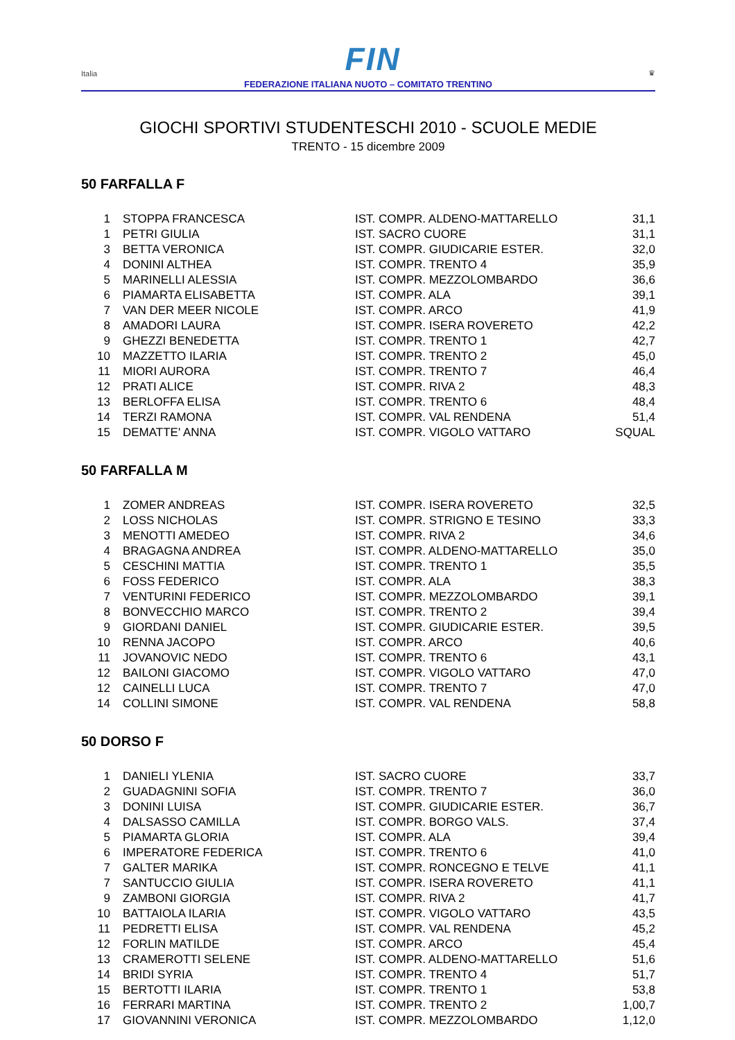Italia FIN ♛
FEDERAZIONE ITALIANA NUOTO – COMITATO TRENTINO
GIOCHI SPORTIVI STUDENTESCHI 2010 - SCUOLE MEDIE
TRENTO - 15 dicembre 2009
50 FARFALLA F
| 1 | STOPPA FRANCESCA | IST. COMPR. ALDENO-MATTARELLO | 31,1 |
| 1 | PETRI GIULIA | IST. SACRO CUORE | 31,1 |
| 3 | BETTA VERONICA | IST. COMPR. GIUDICARIE ESTER. | 32,0 |
| 4 | DONINI ALTHEA | IST. COMPR. TRENTO 4 | 35,9 |
| 5 | MARINELLI ALESSIA | IST. COMPR. MEZZOLOMBARDO | 36,6 |
| 6 | PIAMARTA ELISABETTA | IST. COMPR. ALA | 39,1 |
| 7 | VAN DER MEER NICOLE | IST. COMPR. ARCO | 41,9 |
| 8 | AMADORI LAURA | IST. COMPR. ISERA ROVERETO | 42,2 |
| 9 | GHEZZI BENEDETTA | IST. COMPR. TRENTO 1 | 42,7 |
| 10 | MAZZETTO ILARIA | IST. COMPR. TRENTO 2 | 45,0 |
| 11 | MIORI AURORA | IST. COMPR. TRENTO 7 | 46,4 |
| 12 | PRATI ALICE | IST. COMPR. RIVA 2 | 48,3 |
| 13 | BERLOFFA ELISA | IST. COMPR. TRENTO 6 | 48,4 |
| 14 | TERZI RAMONA | IST. COMPR. VAL RENDENA | 51,4 |
| 15 | DEMATTE' ANNA | IST. COMPR. VIGOLO VATTARO | SQUAL |
50 FARFALLA M
| 1 | ZOMER ANDREAS | IST. COMPR. ISERA ROVERETO | 32,5 |
| 2 | LOSS NICHOLAS | IST. COMPR. STRIGNO E TESINO | 33,3 |
| 3 | MENOTTI AMEDEO | IST. COMPR. RIVA 2 | 34,6 |
| 4 | BRAGAGNA ANDREA | IST. COMPR. ALDENO-MATTARELLO | 35,0 |
| 5 | CESCHINI MATTIA | IST. COMPR. TRENTO 1 | 35,5 |
| 6 | FOSS FEDERICO | IST. COMPR. ALA | 38,3 |
| 7 | VENTURINI FEDERICO | IST. COMPR. MEZZOLOMBARDO | 39,1 |
| 8 | BONVECCHIO MARCO | IST. COMPR. TRENTO 2 | 39,4 |
| 9 | GIORDANI DANIEL | IST. COMPR. GIUDICARIE ESTER. | 39,5 |
| 10 | RENNA JACOPO | IST. COMPR. ARCO | 40,6 |
| 11 | JOVANOVIC NEDO | IST. COMPR. TRENTO 6 | 43,1 |
| 12 | BAILONI GIACOMO | IST. COMPR. VIGOLO VATTARO | 47,0 |
| 12 | CAINELLI LUCA | IST. COMPR. TRENTO 7 | 47,0 |
| 14 | COLLINI SIMONE | IST. COMPR. VAL RENDENA | 58,8 |
50 DORSO F
| 1 | DANIELI YLENIA | IST. SACRO CUORE | 33,7 |
| 2 | GUADAGNINI SOFIA | IST. COMPR. TRENTO 7 | 36,0 |
| 3 | DONINI LUISA | IST. COMPR. GIUDICARIE ESTER. | 36,7 |
| 4 | DALSASSO CAMILLA | IST. COMPR. BORGO VALS. | 37,4 |
| 5 | PIAMARTA GLORIA | IST. COMPR. ALA | 39,4 |
| 6 | IMPERATORE FEDERICA | IST. COMPR. TRENTO 6 | 41,0 |
| 7 | GALTER MARIKA | IST. COMPR. RONCEGNO E TELVE | 41,1 |
| 7 | SANTUCCIO GIULIA | IST. COMPR. ISERA ROVERETO | 41,1 |
| 9 | ZAMBONI GIORGIA | IST. COMPR. RIVA 2 | 41,7 |
| 10 | BATTAIOLA ILARIA | IST. COMPR. VIGOLO VATTARO | 43,5 |
| 11 | PEDRETTI ELISA | IST. COMPR. VAL RENDENA | 45,2 |
| 12 | FORLIN MATILDE | IST. COMPR. ARCO | 45,4 |
| 13 | CRAMEROTTI SELENE | IST. COMPR. ALDENO-MATTARELLO | 51,6 |
| 14 | BRIDI SYRIA | IST. COMPR. TRENTO 4 | 51,7 |
| 15 | BERTOTTI ILARIA | IST. COMPR. TRENTO 1 | 53,8 |
| 16 | FERRARI MARTINA | IST. COMPR. TRENTO 2 | 1,00,7 |
| 17 | GIOVANNINI VERONICA | IST. COMPR. MEZZOLOMBARDO | 1,12,0 |